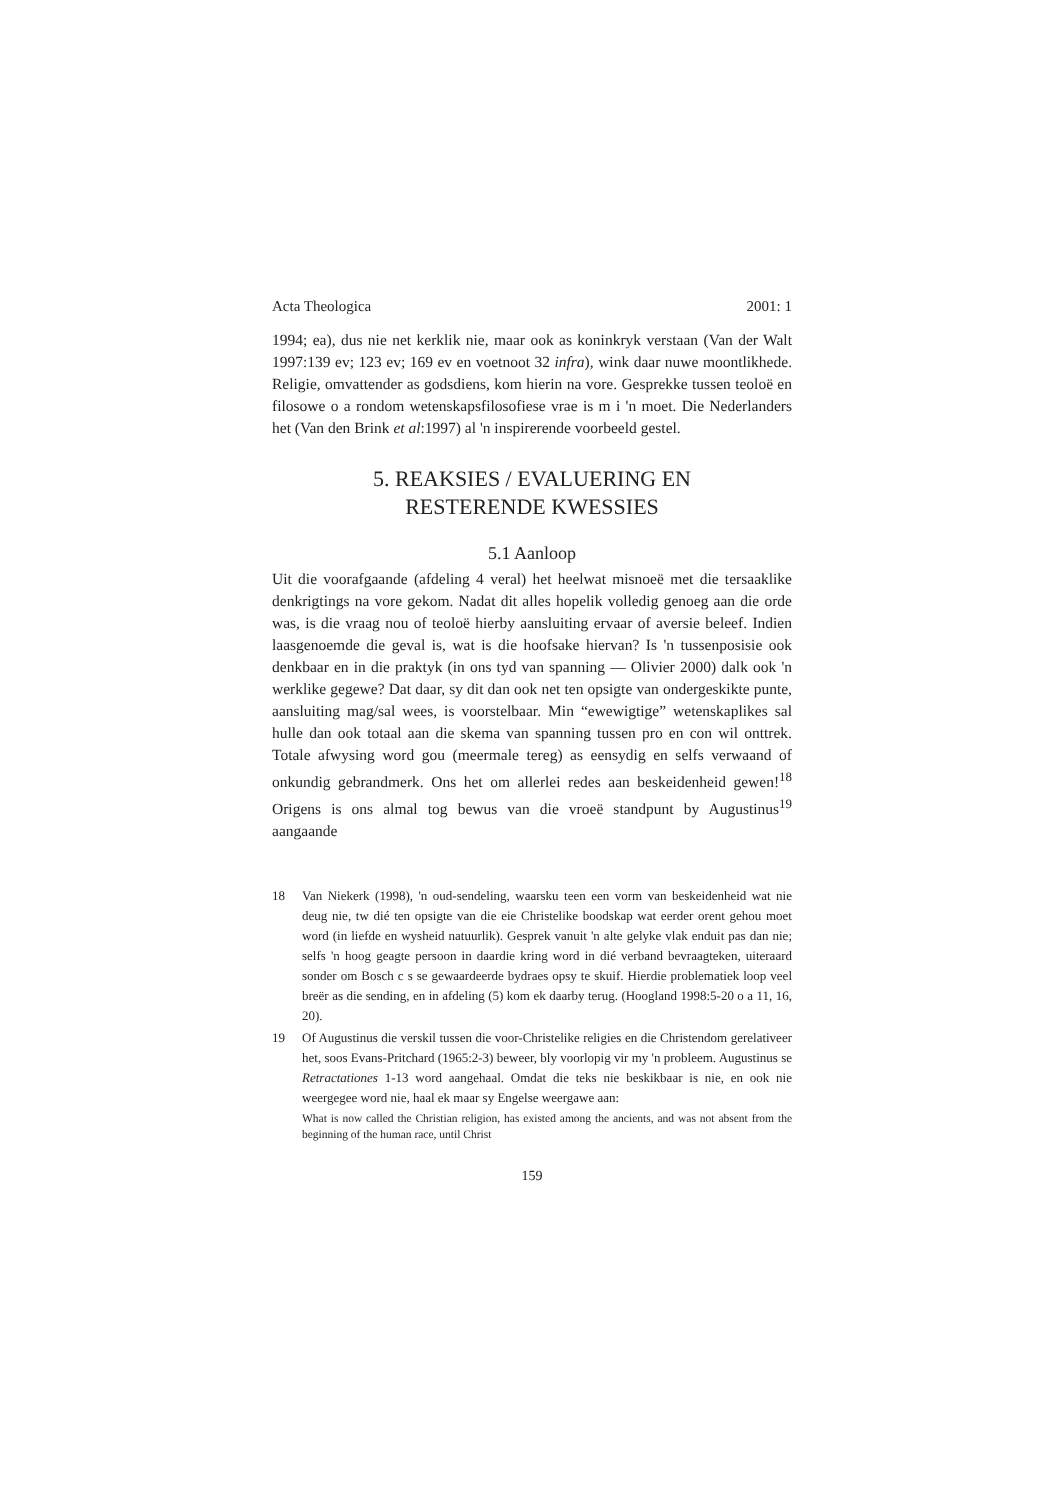Acta Theologica 2001: 1
1994; ea), dus nie net kerklik nie, maar ook as koninkryk verstaan (Van der Walt 1997:139 ev; 123 ev; 169 ev en voetnoot 32 infra), wink daar nuwe moontlikhede. Religie, omvattender as godsdiens, kom hierin na vore. Gesprekke tussen teoloë en filosowe o a rondom wetenskapsfilosofiese vrae is m i 'n moet. Die Nederlanders het (Van den Brink et al:1997) al 'n inspirerende voorbeeld gestel.
5. REAKSIES / EVALUERING EN
RESTERENDE KWESSIES
5.1 Aanloop
Uit die voorafgaande (afdeling 4 veral) het heelwat misnoeë met die tersaaklike denkrigtings na vore gekom. Nadat dit alles hopelik volledig genoeg aan die orde was, is die vraag nou of teoloë hierby aansluiting ervaar of aversie beleef. Indien laasgenoemde die geval is, wat is die hoofsake hiervan? Is 'n tussenposisie ook denkbaar en in die praktyk (in ons tyd van spanning — Olivier 2000) dalk ook 'n werklike gegewe? Dat daar, sy dit dan ook net ten opsigte van ondergeskikte punte, aansluiting mag/sal wees, is voorstelbaar. Min “ewewigtige” wetenskaplikes sal hulle dan ook totaal aan die skema van spanning tussen pro en con wil onttrek. Totale afwysing word gou (meermale tereg) as eensydig en selfs verwaand of onkundig gebrandmerk. Ons het om allerlei redes aan beskeidenheid gewen!<sup>18</sup> Origens is ons almal tog bewus van die vroeë standpunt by Augustinus<sup>19</sup> aangaande
18 Van Niekerk (1998), 'n oud-sendeling, waarsku teen een vorm van beskeidenheid wat nie deug nie, tw dié ten opsigte van die eie Christelike boodskap wat eerder orent gehou moet word (in liefde en wysheid natuurlik). Gesprek vanuit 'n alte gelyke vlak enduit pas dan nie; selfs 'n hoog geagte persoon in daardie kring word in dié verband bevraagteken, uiteraard sonder om Bosch c s se gewaardeerde bydraes opsy te skuif. Hierdie problematiek loop veel breër as die sending, en in afdeling (5) kom ek daarby terug. (Hoogland 1998:5-20 o a 11, 16, 20).
19 Of Augustinus die verskil tussen die voor-Christelike religies en die Christendom gerelativeer het, soos Evans-Pritchard (1965:2-3) beweer, bly voorlopig vir my 'n probleem. Augustinus se Retractationes 1-13 word aangehaal. Omdat die teks nie beskikbaar is nie, en ook nie weergegee word nie, haal ek maar sy Engelse weergawe aan:
What is now called the Christian religion, has existed among the ancients, and was not absent from the beginning of the human race, until Christ
159